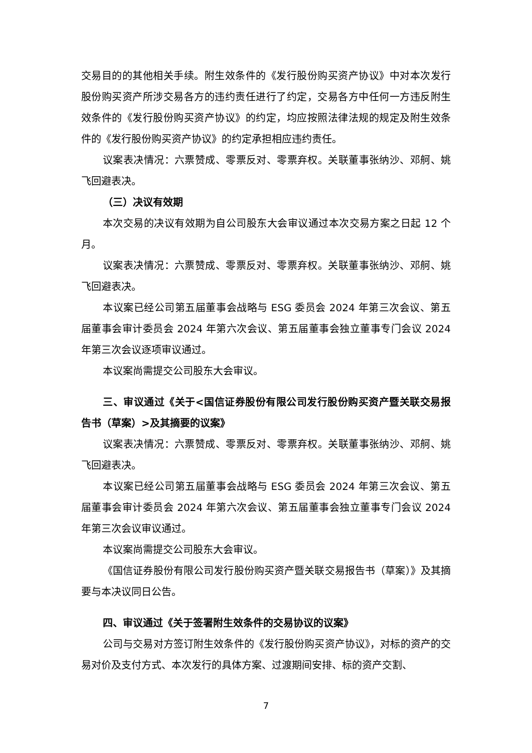交易目的的其他相关手续。附生效条件的《发行股份购买资产协议》中对本次发行股份购买资产所涉交易各方的违约责任进行了约定，交易各方中任何一方违反附生效条件的《发行股份购买资产协议》的约定，均应按照法律法规的规定及附生效条件的《发行股份购买资产协议》的约定承担相应违约责任。
议案表决情况：六票赞成、零票反对、零票弃权。关联董事张纳沙、邓舸、姚飞回避表决。
（三）决议有效期
本次交易的决议有效期为自公司股东大会审议通过本次交易方案之日起 12 个月。
议案表决情况：六票赞成、零票反对、零票弃权。关联董事张纳沙、邓舸、姚飞回避表决。
本议案已经公司第五届董事会战略与 ESG 委员会 2024 年第三次会议、第五届董事会审计委员会 2024 年第六次会议、第五届董事会独立董事专门会议 2024 年第三次会议逐项审议通过。
本议案尚需提交公司股东大会审议。
三、审议通过《关于<国信证券股份有限公司发行股份购买资产暨关联交易报告书（草案）>及其摘要的议案》
议案表决情况：六票赞成、零票反对、零票弃权。关联董事张纳沙、邓舸、姚飞回避表决。
本议案已经公司第五届董事会战略与 ESG 委员会 2024 年第三次会议、第五届董事会审计委员会 2024 年第六次会议、第五届董事会独立董事专门会议 2024 年第三次会议审议通过。
本议案尚需提交公司股东大会审议。
《国信证券股份有限公司发行股份购买资产暨关联交易报告书（草案）》及其摘要与本决议同日公告。
四、审议通过《关于签署附生效条件的交易协议的议案》
公司与交易对方签订附生效条件的《发行股份购买资产协议》，对标的资产的交易对价及支付方式、本次发行的具体方案、过渡期间安排、标的资产交割、
7